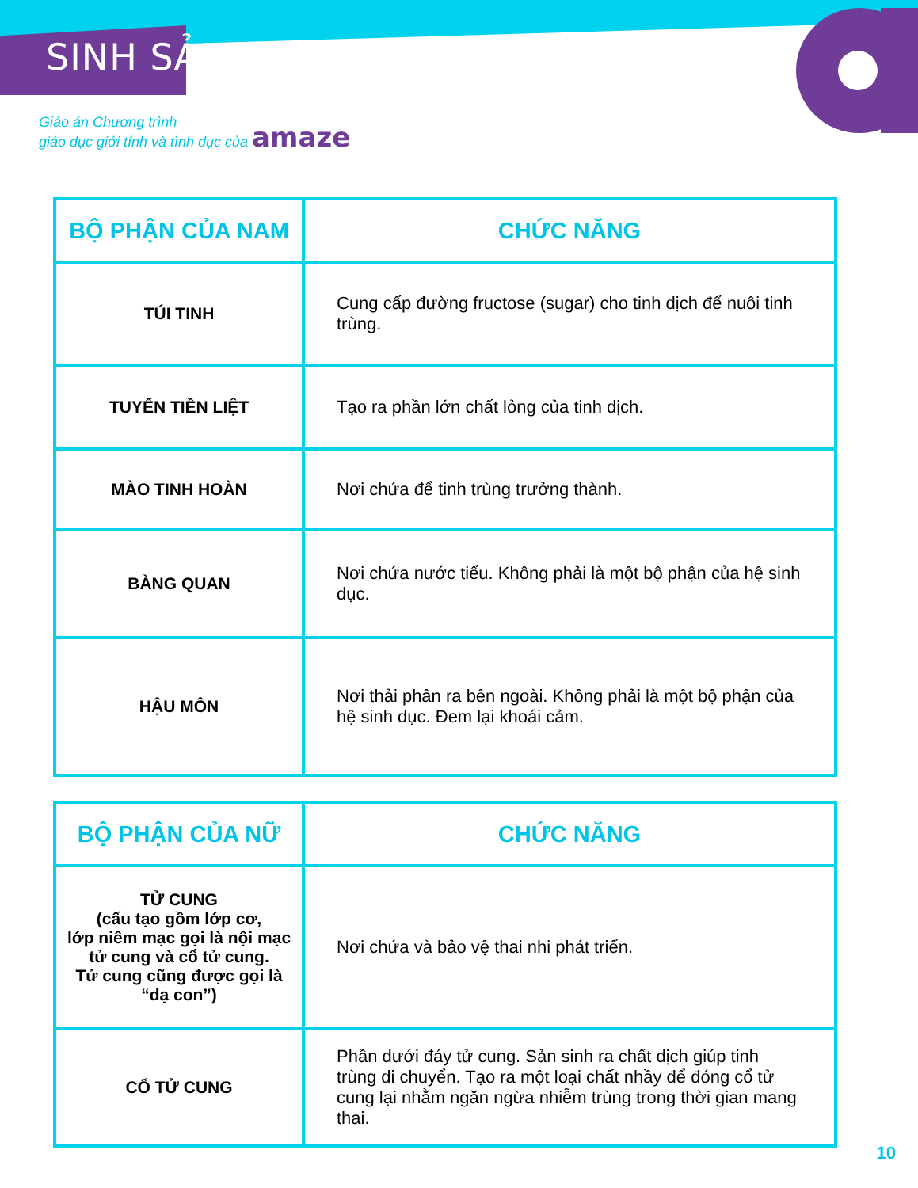SINH SẢN
Giáo án Chương trình
giáo dục giới tính và tình dục của amaze
| BỘ PHẬN CỦA NAM | CHỨC NĂNG |
| --- | --- |
| TÚI TINH | Cung cấp đường fructose (sugar) cho tinh dịch để nuôi tinh trùng. |
| TUYẾN TIỀN LIỆT | Tạo ra phần lớn chất lỏng của tinh dịch. |
| MÀO TINH HOÀN | Nơi chứa để tinh trùng trưởng thành. |
| BÀNG QUAN | Nơi chứa nước tiểu. Không phải là một bộ phận của hệ sinh dục. |
| HẬU MÔN | Nơi thải phân ra bên ngoài. Không phải là một bộ phận của hệ sinh dục. Đem lại khoái cảm. |
| BỘ PHẬN CỦA NỮ | CHỨC NĂNG |
| --- | --- |
| TỬ CUNG (cấu tạo gồm lớp cơ, lớp niêm mạc gọi là nội mạc tử cung và cổ tử cung. Tử cung cũng được gọi là “dạ con”) | Nơi chứa và bảo vệ thai nhi phát triển. |
| CỔ TỬ CUNG | Phần dưới đáy tử cung. Sản sinh ra chất dịch giúp tinh trùng di chuyển. Tạo ra một loại chất nhầy để đóng cổ tử cung lại nhằm ngăn ngừa nhiễm trùng trong thời gian mang thai. |
10